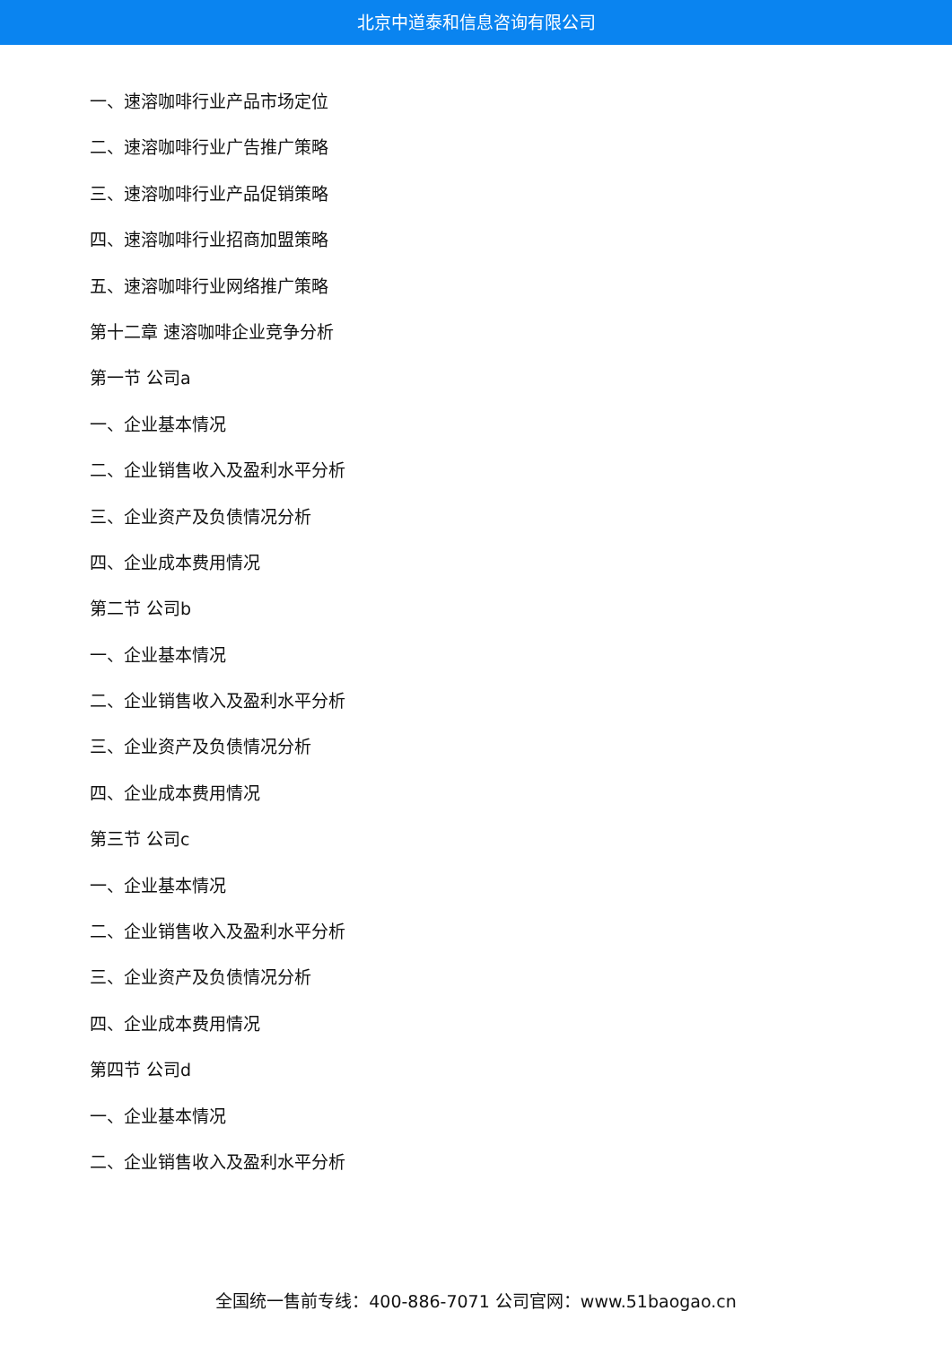北京中道泰和信息咨询有限公司
一、速溶咖啡行业产品市场定位
二、速溶咖啡行业广告推广策略
三、速溶咖啡行业产品促销策略
四、速溶咖啡行业招商加盟策略
五、速溶咖啡行业网络推广策略
第十二章 速溶咖啡企业竞争分析
第一节 公司a
一、企业基本情况
二、企业销售收入及盈利水平分析
三、企业资产及负债情况分析
四、企业成本费用情况
第二节 公司b
一、企业基本情况
二、企业销售收入及盈利水平分析
三、企业资产及负债情况分析
四、企业成本费用情况
第三节 公司c
一、企业基本情况
二、企业销售收入及盈利水平分析
三、企业资产及负债情况分析
四、企业成本费用情况
第四节 公司d
一、企业基本情况
二、企业销售收入及盈利水平分析
全国统一售前专线：400-886-7071 公司官网：www.51baogao.cn